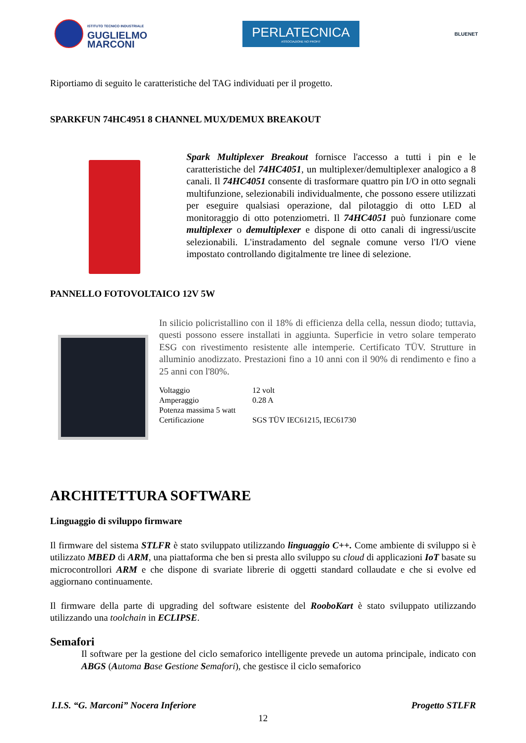ISTITUTO TECNICO INDUSTRIALE
GUGLIELMO
MARCONI
PERLATECNICA
ASSOCIAZIONE NO PROFIT
BLUENET
Riportiamo di seguito le caratteristiche del TAG individuati per il progetto.
SPARKFUN 74HC4951 8 CHANNEL MUX/DEMUX BREAKOUT
Spark Multiplexer Breakout fornisce l'accesso a tutti i pin e le caratteristiche del 74HC4051, un multiplexer/demultiplexer analogico a 8 canali. Il 74HC4051 consente di trasformare quattro pin I/O in otto segnali multifunzione, selezionabili individualmente, che possono essere utilizzati per eseguire qualsiasi operazione, dal pilotaggio di otto LED al monitoraggio di otto potenziometri. Il 74HC4051 può funzionare come multiplexer o demultiplexer e dispone di otto canali di ingressi/uscite selezionabili. L'instradamento del segnale comune verso l'I/O viene impostato controllando digitalmente tre linee di selezione.
PANNELLO FOTOVOLTAICO 12V 5W
In silicio policristallino con il 18% di efficienza della cella, nessun diodo; tuttavia, questi possono essere installati in aggiunta. Superficie in vetro solare temperato ESG con rivestimento resistente alle intemperie. Certificato TÜV. Strutture in alluminio anodizzato. Prestazioni fino a 10 anni con il 90% di rendimento e fino a 25 anni con l'80%.
| Voltaggio | 12 volt |
| Amperaggio | 0.28 A |
| Potenza massima 5 watt | |
| Certificazione | SGS TÜV IEC61215, IEC61730 |
ARCHITETTURA SOFTWARE
Linguaggio di sviluppo firmware
Il firmware del sistema STLFR è stato sviluppato utilizzando linguaggio C++. Come ambiente di sviluppo si è utilizzato MBED di ARM, una piattaforma che ben si presta allo sviluppo su cloud di applicazioni IoT basate su microcontrollori ARM e che dispone di svariate librerie di oggetti standard collaudate e che si evolve ed aggiornano continuamente.
Il firmware della parte di upgrading del software esistente del RooboKart è stato sviluppato utilizzando utilizzando una toolchain in ECLIPSE.
Semafori
Il software per la gestione del ciclo semaforico intelligente prevede un automa principale, indicato con ABGS (Automa Base Gestione Semafori), che gestisce il ciclo semaforico
I.I.S. “G. Marconi” Nocera Inferiore Progetto STLFR
12